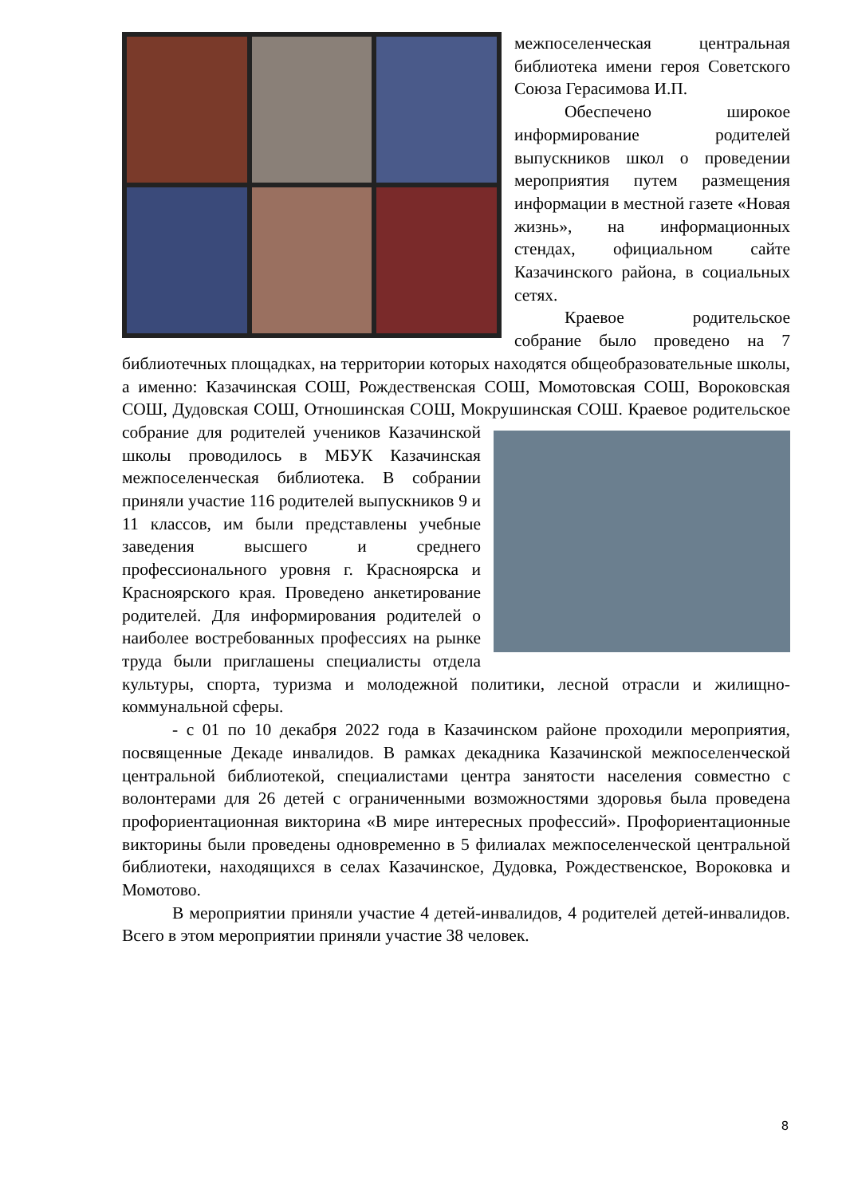межпоселенческая центральная библиотека имени героя Советского Союза Герасимова И.П.
Обеспечено широкое информирование родителей выпускников школ о проведении мероприятия путем размещения информации в местной газете «Новая жизнь», на информационных стендах, официальном сайте Казачинского района, в социальных сетях.
Краевое родительское собрание было проведено на 7 библиотечных площадках, на территории которых находятся общеобразовательные школы, а именно: Казачинская СОШ, Рождественская СОШ, Момотовская СОШ, Вороковская СОШ, Дудовская СОШ, Отношинская СОШ, Мокрушинская СОШ. Краевое родительское собрание для родителей учеников Казачинской школы проводилось в МБУК Казачинская межпоселенческая библиотека. В собрании приняли участие 116 родителей выпускников 9 и 11 классов, им были представлены учебные заведения высшего и среднего профессионального уровня г. Красноярска и Красноярского края. Проведено анкетирование родителей. Для информирования родителей о наиболее востребованных профессиях на рынке труда были приглашены специалисты отдела культуры, спорта, туризма и молодежной политики, лесной отрасли и жилищно-коммунальной сферы.
- с 01 по 10 декабря 2022 года в Казачинском районе проходили мероприятия, посвященные Декаде инвалидов. В рамках декадника Казачинской межпоселенческой центральной библиотекой, специалистами центра занятости населения совместно с волонтерами для 26 детей с ограниченными возможностями здоровья была проведена профориентационная викторина «В мире интересных профессий». Профориентационные викторины были проведены одновременно в 5 филиалах межпоселенческой центральной библиотеки, находящихся в селах Казачинское, Дудовка, Рождественское, Вороковка и Момотово.
В мероприятии приняли участие 4 детей-инвалидов, 4 родителей детей-инвалидов. Всего в этом мероприятии приняли участие 38 человек.
8